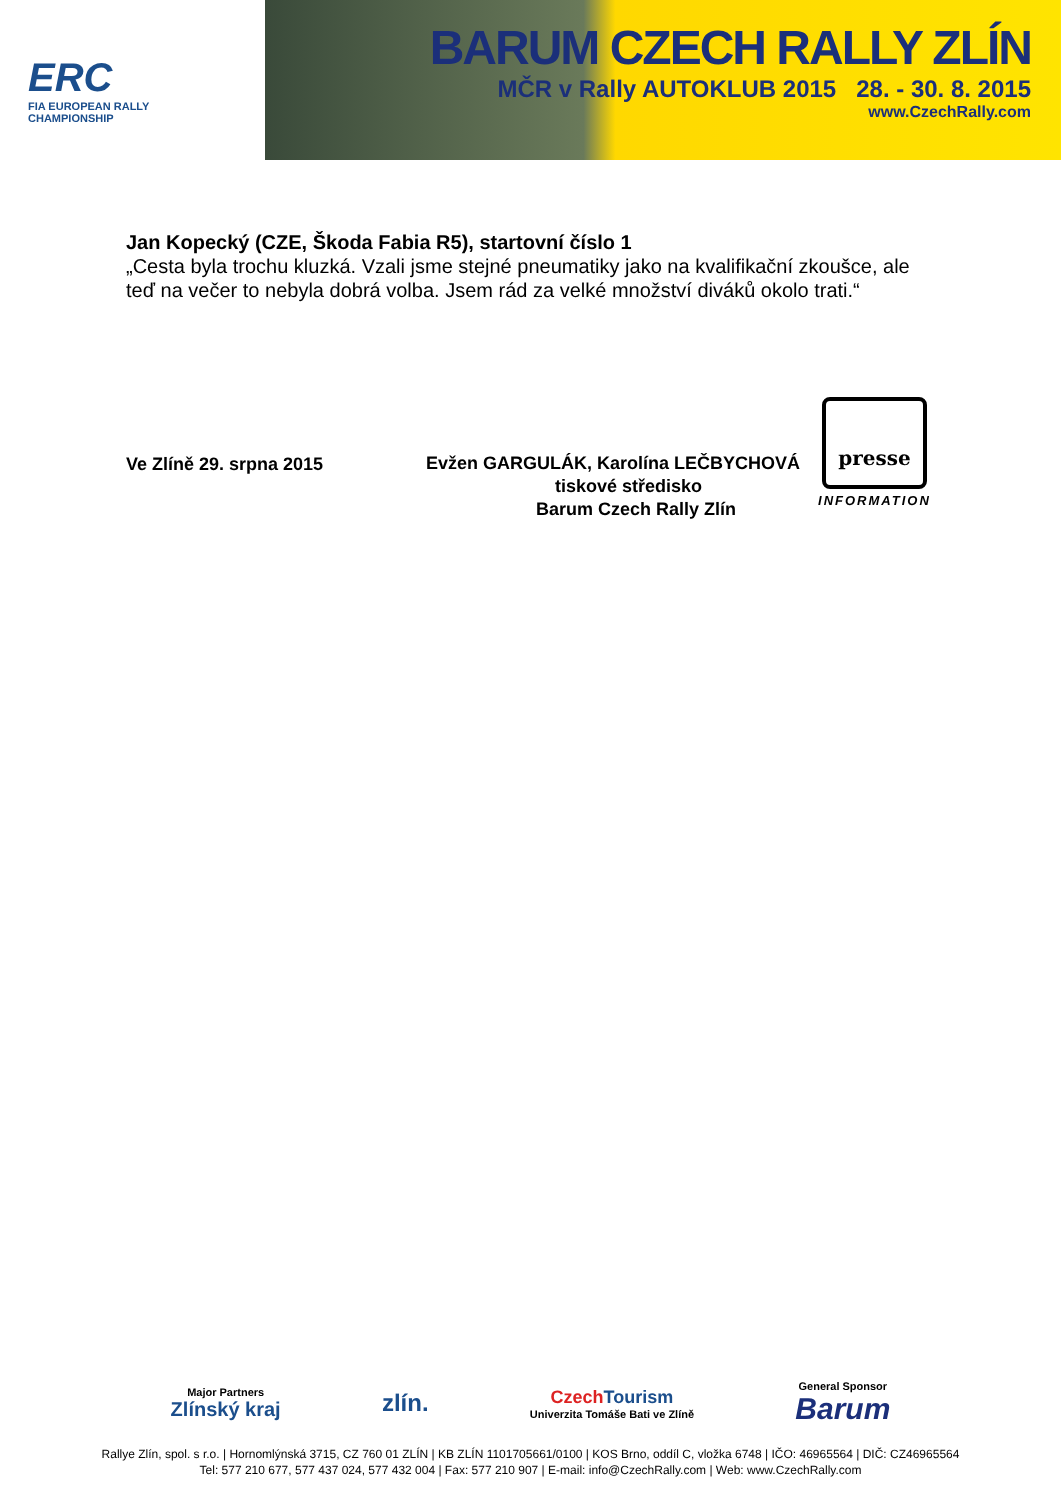ERC
FIA EUROPEAN RALLY
CHAMPIONSHIP
BARUM CZECH RALLY ZLÍN
MČR v Rally AUTOKLUB 2015 28. - 30. 8. 2015
www.CzechRally.com
Jan Kopecký (CZE, Škoda Fabia R5), startovní číslo 1
„Cesta byla trochu kluzká. Vzali jsme stejné pneumatiky jako na kvalifikační zkoušce, ale teď na večer to nebyla dobrá volba. Jsem rád za velké množství diváků okolo trati.“
Ve Zlíně 29. srpna 2015
Evžen GARGULÁK, Karolína LEČBYCHOVÁ
tiskové středisko
Barum Czech Rally Zlín
presse
INFORMATION
Major Partners
Zlínský kraj zlín. Czech Tourism
Univerzita Tomáše Bati ve Zlíně General Sponsor
Barum
Rallye Zlín, spol. s r.o. | Hornomlýnská 3715, CZ 760 01 ZLÍN | KB ZLÍN 1101705661/0100 | KOS Brno, oddíl C, vložka 6748 | IČO: 46965564 | DIČ: CZ46965564
Tel: 577 210 677, 577 437 024, 577 432 004 | Fax: 577 210 907 | E-mail: info@CzechRally.com | Web: www.CzechRally.com